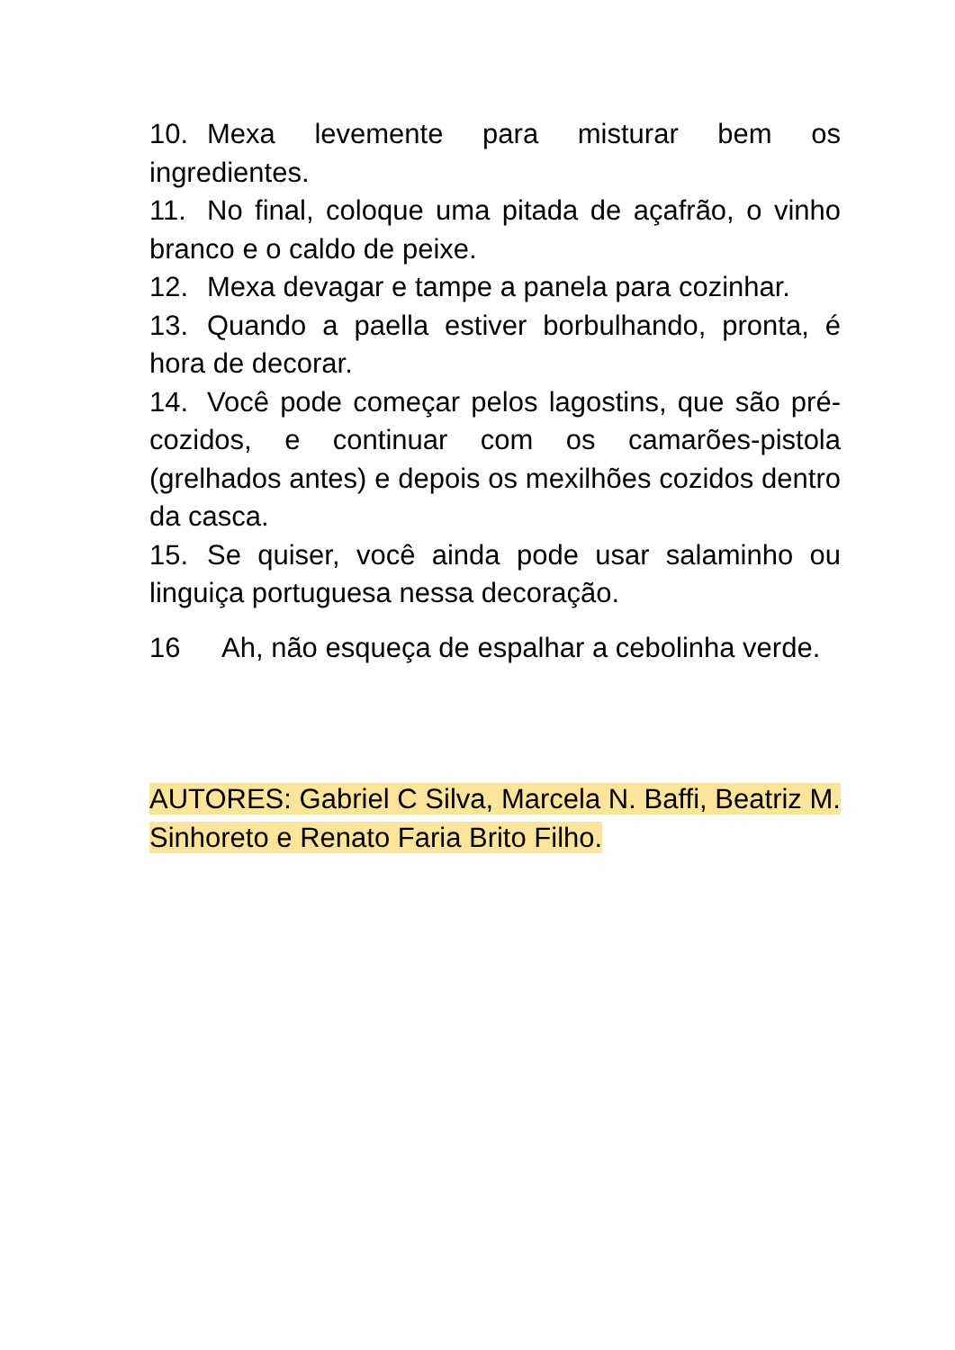10. Mexa levemente para misturar bem os ingredientes.
11. No final, coloque uma pitada de açafrão, o vinho branco e o caldo de peixe.
12. Mexa devagar e tampe a panela para cozinhar.
13. Quando a paella estiver borbulhando, pronta, é hora de decorar.
14. Você pode começar pelos lagostins, que são pré-cozidos, e continuar com os camarões-pistola (grelhados antes) e depois os mexilhões cozidos dentro da casca.
15. Se quiser, você ainda pode usar salaminho ou linguiça portuguesa nessa decoração.
16 Ah, não esqueça de espalhar a cebolinha verde.
AUTORES: Gabriel C Silva, Marcela N. Baffi, Beatriz M. Sinhoreto e Renato Faria Brito Filho.